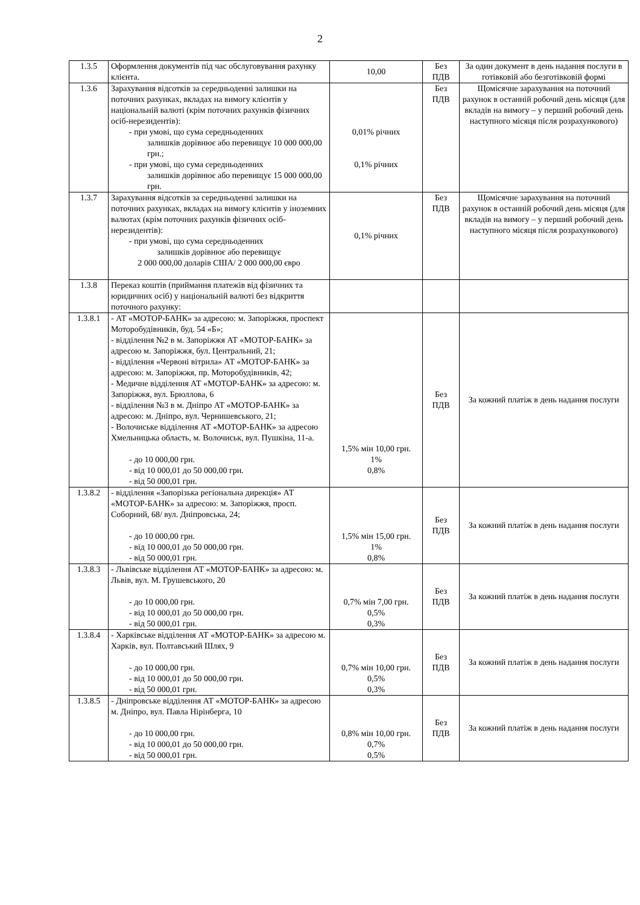2
| 1.3.5 | Оформлення документів під час обслуговування рахунку клієнта. | 10,00 | Без ПДВ | За один документ в день надання послуги в готівковій або безготівковій формі |
| 1.3.6 | Зарахування відсотків за середньоденні залишки на поточних рахунках, вкладах на вимогу клієнтів у національній валюті (крім поточних рахунків фізичних осіб-нерезидентів): - при умові, що сума середньоденних залишків дорівнює або перевищує 10 000 000,00 грн.; - при умові, що сума середньоденних залишків дорівнює або перевищує 15 000 000,00 грн. | 0,01% річних 0,1% річних | Без ПДВ | Щомісячне зарахування на поточний рахунок в останній робочий день місяця (для вкладів на вимогу – у перший робочий день наступного місяця після розрахункового) |
| 1.3.7 | Зарахування відсотків за середньоденні залишки на поточних рахунках, вкладах на вимогу клієнтів у іноземних валютах (крім поточних рахунків фізичних осіб-нерезидентів): - при умові, що сума середньоденних залишків дорівнює або перевищує 2 000 000,00 доларів США/ 2 000 000,00 євро | 0,1% річних | Без ПДВ | Щомісячне зарахування на поточний рахунок в останній робочий день місяця (для вкладів на вимогу – у перший робочий день наступного місяця після розрахункового) |
| 1.3.8 | Переказ коштів (приймання платежів від фізичних та юридичних осіб) у національній валюті без відкриття поточного рахунку: | | | |
| 1.3.8.1 | - АТ «МОТОР-БАНК» за адресою: м. Запоріжжя, проспект Моторобудівників, буд. 54 «Б»; - відділення №2 в м. Запоріжжя АТ «МОТОР-БАНК» за адресою м. Запоріжжя, бул. Центральний, 21; - відділення «Червоні вітрила» АТ «МОТОР-БАНК» за адресою: м. Запоріжжя, пр. Моторобудівників, 42; - Медичне відділення АТ «МОТОР-БАНК» за адресою: м. Запоріжжя, вул. Брюллова, 6 - відділення №3 в м. Дніпро АТ «МОТОР-БАНК» за адресою: м. Дніпро, вул. Чернишевського, 21; - Волочиське відділення АТ «МОТОР-БАНК» за адресою Хмельницька область, м. Волочиськ, вул. Пушкіна, 11-а. - до 10 000,00 грн. - від 10 000,01 до 50 000,00 грн. - від 50 000,01 грн. | 1,5% мін 10,00 грн. 1% 0,8% | Без ПДВ | За кожний платіж в день надання послуги |
| 1.3.8.2 | - відділення «Запорізька регіональна дирекція» АТ «МОТОР-БАНК» за адресою: м. Запоріжжя, просп. Соборний, 68/ вул. Дніпровська, 24; - до 10 000,00 грн. - від 10 000,01 до 50 000,00 грн. - від 50 000,01 грн. | 1,5% мін 15,00 грн. 1% 0,8% | Без ПДВ | За кожний платіж в день надання послуги |
| 1.3.8.3 | - Львівське відділення АТ «МОТОР-БАНК» за адресою: м. Львів, вул. М. Грушевського, 20 - до 10 000,00 грн. - від 10 000,01 до 50 000,00 грн. - від 50 000,01 грн. | 0,7% мін 7,00 грн. 0,5% 0,3% | Без ПДВ | За кожний платіж в день надання послуги |
| 1.3.8.4 | - Харківське відділення АТ «МОТОР-БАНК» за адресою м. Харків, вул. Полтавський Шлях, 9 - до 10 000,00 грн. - від 10 000,01 до 50 000,00 грн. - від 50 000,01 грн. | 0,7% мін 10,00 грн. 0,5% 0,3% | Без ПДВ | За кожний платіж в день надання послуги |
| 1.3.8.5 | - Дніпровське відділення АТ «МОТОР-БАНК» за адресою м. Дніпро, вул. Павла Нірінберга, 10 - до 10 000,00 грн. - від 10 000,01 до 50 000,00 грн. - від 50 000,01 грн. | 0,8% мін 10,00 грн. 0,7% 0,5% | Без ПДВ | За кожний платіж в день надання послуги |